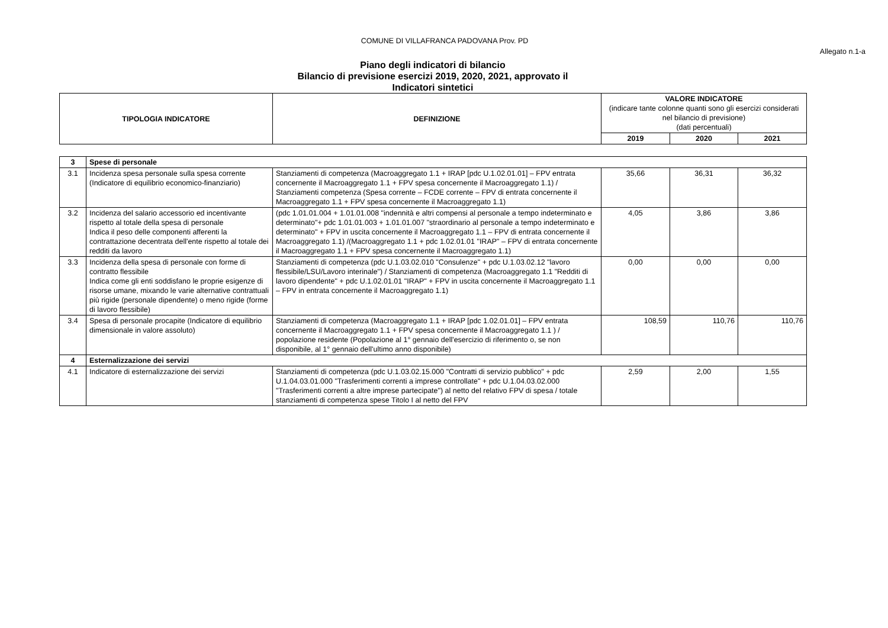COMUNE DI VILLAFRANCA PADOVANA Prov. PD
Allegato n.1-a
Piano degli indicatori di bilancio
Bilancio di previsione esercizi 2019, 2020, 2021, approvato il
Indicatori sintetici
| TIPOLOGIA INDICATORE | DEFINIZIONE | VALORE INDICATORE (indicare tante colonne quanti sono gli esercizi considerati nel bilancio di previsione) (dati percentuali) | | |
| --- | --- | --- | --- | --- |
| | | 2019 | 2020 | 2021 |
| 3 | Spese di personale | | | | |
| 3.1 | Incidenza spesa personale sulla spesa corrente (Indicatore di equilibrio economico-finanziario) | Stanziamenti di competenza (Macroaggregato 1.1 + IRAP [pdc U.1.02.01.01] – FPV entrata concernente il Macroaggregato 1.1 + FPV spesa concernente il Macroaggregato 1.1) / Stanziamenti competenza (Spesa corrente – FCDE corrente – FPV di entrata concernente il Macroaggregato 1.1 + FPV spesa concernente il Macroaggregato 1.1) | 35,66 | 36,31 | 36,32 |
| 3.2 | Incidenza del salario accessorio ed incentivante rispetto al totale della spesa di personale Indica il peso delle componenti afferenti la contrattazione decentrata dell'ente rispetto al totale dei redditi da lavoro | (pdc 1.01.01.004 + 1.01.01.008 "indennità e altri compensi al personale a tempo indeterminato e determinato"+ pdc 1.01.01.003 + 1.01.01.007 "straordinario al personale a tempo indeterminato e determinato" + FPV in uscita concernente il Macroaggregato 1.1 – FPV di entrata concernente il Macroaggregato 1.1) /(Macroaggregato 1.1 + pdc 1.02.01.01 "IRAP" – FPV di entrata concernente il Macroaggregato 1.1 + FPV spesa concernente il Macroaggregato 1.1) | 4,05 | 3,86 | 3,86 |
| 3.3 | Incidenza della spesa di personale con forme di contratto flessibile Indica come gli enti soddisfano le proprie esigenze di risorse umane, mixando le varie alternative contrattuali più rigide (personale dipendente) o meno rigide (forme di lavoro flessibile) | Stanziamenti di competenza (pdc U.1.03.02.010 "Consulenze" + pdc U.1.03.02.12 "lavoro flessibile/LSU/Lavoro interinale") / Stanziamenti di competenza (Macroaggregato 1.1 "Redditi di lavoro dipendente" + pdc U.1.02.01.01 "IRAP" + FPV in uscita concernente il Macroaggregato 1.1 – FPV in entrata concernente il Macroaggregato 1.1) | 0,00 | 0,00 | 0,00 |
| 3.4 | Spesa di personale procapite (Indicatore di equilibrio dimensionale in valore assoluto) | Stanziamenti di competenza (Macroaggregato 1.1 + IRAP [pdc 1.02.01.01] – FPV entrata concernente il Macroaggregato 1.1 + FPV spesa concernente il Macroaggregato 1.1 ) / popolazione residente (Popolazione al 1° gennaio dell'esercizio di riferimento o, se non disponibile, al 1° gennaio dell'ultimo anno disponibile) | 108,59 | 110,76 | 110,76 |
| 4 | Esternalizzazione dei servizi | | | | |
| 4.1 | Indicatore di esternalizzazione dei servizi | Stanziamenti di competenza (pdc U.1.03.02.15.000 "Contratti di servizio pubblico" + pdc U.1.04.03.01.000 "Trasferimenti correnti a imprese controllate" + pdc U.1.04.03.02.000 "Trasferimenti correnti a altre imprese partecipate") al netto del relativo FPV di spesa / totale stanziamenti di competenza spese Titolo I al netto del FPV | 2,59 | 2,00 | 1,55 |